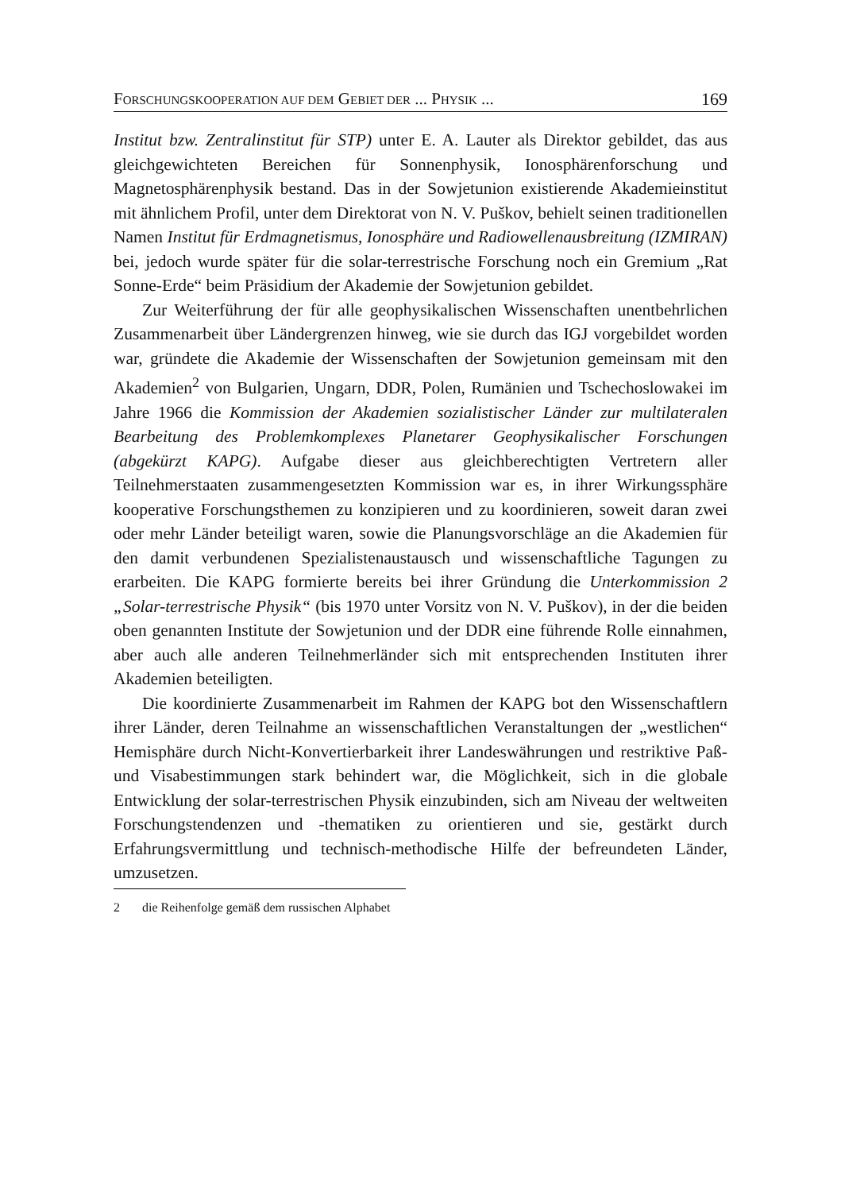FORSCHUNGSKOOPERATION AUF DEM GEBIET DER ... PHYSIK ... 169
Institut bzw. Zentralinstitut für STP) unter E. A. Lauter als Direktor gebildet, das aus gleichgewichteten Bereichen für Sonnenphysik, Ionosphärenforschung und Magnetosphärenphysik bestand. Das in der Sowjetunion existierende Akademieinstitut mit ähnlichem Profil, unter dem Direktorat von N. V. Puškov, behielt seinen traditionellen Namen Institut für Erdmagnetismus, Ionosphäre und Radiowellenausbreitung (IZMIRAN) bei, jedoch wurde später für die solar-terrestrische Forschung noch ein Gremium „Rat Sonne-Erde“ beim Präsidium der Akademie der Sowjetunion gebildet.
Zur Weiterführung der für alle geophysikalischen Wissenschaften unentbehrlichen Zusammenarbeit über Ländergrenzen hinweg, wie sie durch das IGJ vorgebildet worden war, gründete die Akademie der Wissenschaften der Sowjetunion gemeinsam mit den Akademien<sup>2</sup> von Bulgarien, Ungarn, DDR, Polen, Rumänien und Tschechoslowakei im Jahre 1966 die Kommission der Akademien sozialistischer Länder zur multilateralen Bearbeitung des Problemkomplexes Planetarer Geophysikalischer Forschungen (abgekürzt KAPG). Aufgabe dieser aus gleichberechtigten Vertretern aller Teilnehmerstaaten zusammengesetzten Kommission war es, in ihrer Wirkungssphäre kooperative Forschungsthemen zu konzipieren und zu koordinieren, soweit daran zwei oder mehr Länder beteiligt waren, sowie die Planungsvorschläge an die Akademien für den damit verbundenen Spezialistenaustausch und wissenschaftliche Tagungen zu erarbeiten. Die KAPG formierte bereits bei ihrer Gründung die Unterkommission 2 „Solar-terrestrische Physik“ (bis 1970 unter Vorsitz von N. V. Puškov), in der die beiden oben genannten Institute der Sowjetunion und der DDR eine führende Rolle einnahmen, aber auch alle anderen Teilnehmerländer sich mit entsprechenden Instituten ihrer Akademien beteiligten.
Die koordinierte Zusammenarbeit im Rahmen der KAPG bot den Wissenschaftlern ihrer Länder, deren Teilnahme an wissenschaftlichen Veranstaltungen der „westlichen“ Hemisphäre durch Nicht-Konvertierbarkeit ihrer Landeswährungen und restriktive Paß- und Visabestimmungen stark behindert war, die Möglichkeit, sich in die globale Entwicklung der solar-terrestrischen Physik einzubinden, sich am Niveau der weltweiten Forschungstendenzen und -thematiken zu orientieren und sie, gestärkt durch Erfahrungsvermittlung und technisch-methodische Hilfe der befreundeten Länder, umzusetzen.
2 die Reihenfolge gemäß dem russischen Alphabet